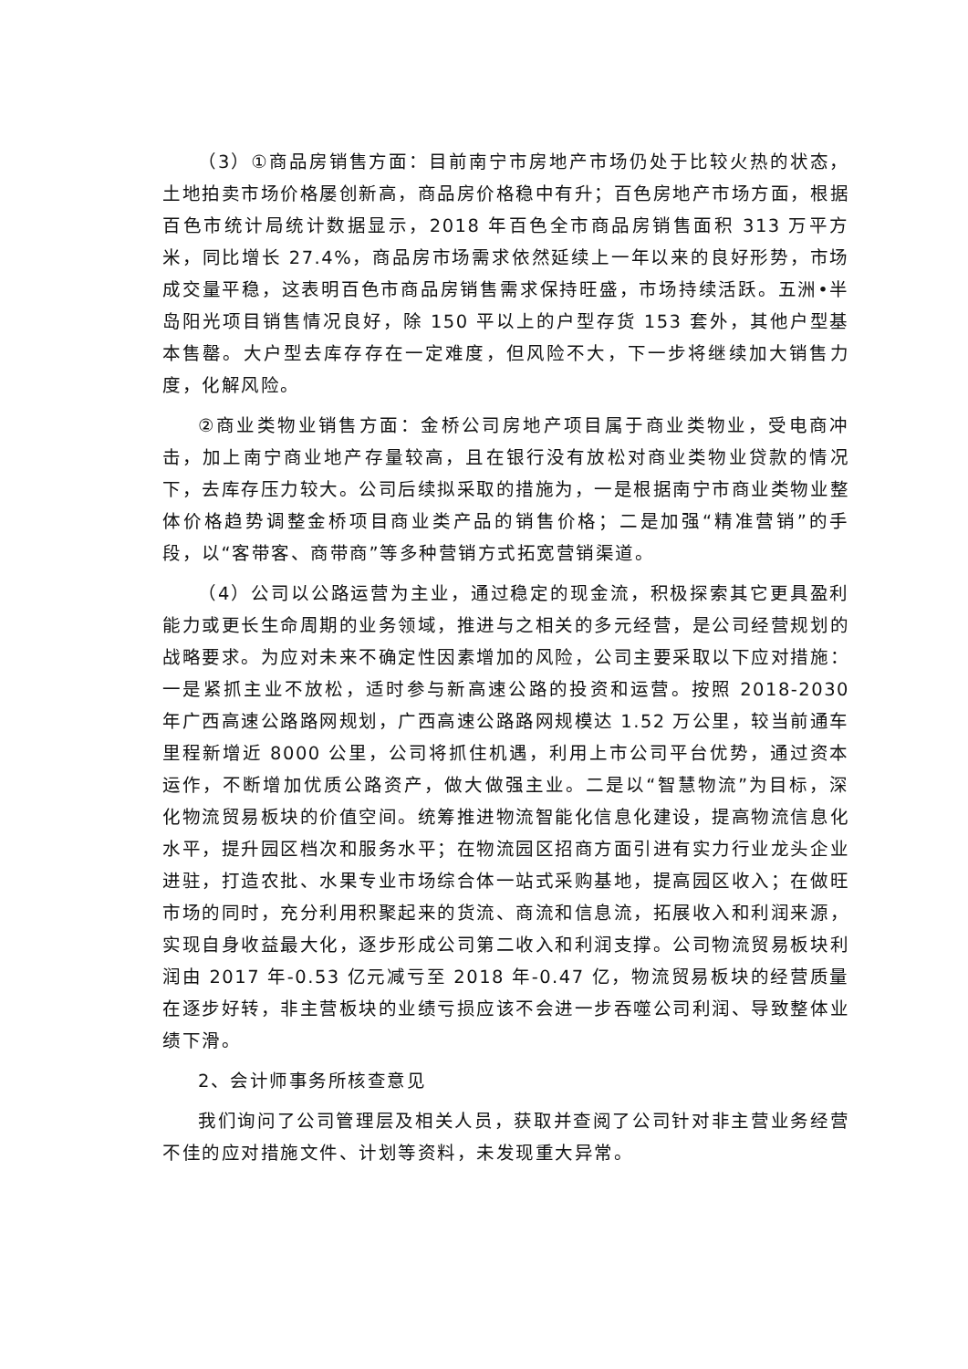（3）①商品房销售方面：目前南宁市房地产市场仍处于比较火热的状态，土地拍卖市场价格屡创新高，商品房价格稳中有升；百色房地产市场方面，根据百色市统计局统计数据显示，2018 年百色全市商品房销售面积 313 万平方米，同比增长 27.4%，商品房市场需求依然延续上一年以来的良好形势，市场成交量平稳，这表明百色市商品房销售需求保持旺盛，市场持续活跃。五洲•半岛阳光项目销售情况良好，除 150 平以上的户型存货 153 套外，其他户型基本售罄。大户型去库存存在一定难度，但风险不大，下一步将继续加大销售力度，化解风险。
②商业类物业销售方面：金桥公司房地产项目属于商业类物业，受电商冲击，加上南宁商业地产存量较高，且在银行没有放松对商业类物业贷款的情况下，去库存压力较大。公司后续拟采取的措施为，一是根据南宁市商业类物业整体价格趋势调整金桥项目商业类产品的销售价格；二是加强“精准营销”的手段，以“客带客、商带商”等多种营销方式拓宽营销渠道。
（4）公司以公路运营为主业，通过稳定的现金流，积极探索其它更具盈利能力或更长生命周期的业务领域，推进与之相关的多元经营，是公司经营规划的战略要求。为应对未来不确定性因素增加的风险，公司主要采取以下应对措施：一是紧抓主业不放松，适时参与新高速公路的投资和运营。按照 2018-2030 年广西高速公路路网规划，广西高速公路路网规模达 1.52 万公里，较当前通车里程新增近 8000 公里，公司将抓住机遇，利用上市公司平台优势，通过资本运作，不断增加优质公路资产，做大做强主业。二是以“智慧物流”为目标，深化物流贸易板块的价值空间。统筹推进物流智能化信息化建设，提高物流信息化水平，提升园区档次和服务水平；在物流园区招商方面引进有实力行业龙头企业进驻，打造农批、水果专业市场综合体一站式采购基地，提高园区收入；在做旺市场的同时，充分利用积聚起来的货流、商流和信息流，拓展收入和利润来源，实现自身收益最大化，逐步形成公司第二收入和利润支撑。公司物流贸易板块利润由 2017 年-0.53 亿元减亏至 2018 年-0.47 亿，物流贸易板块的经营质量在逐步好转，非主营板块的业绩亏损应该不会进一步吞噬公司利润、导致整体业绩下滑。
2、会计师事务所核查意见
我们询问了公司管理层及相关人员，获取并查阅了公司针对非主营业务经营不佳的应对措施文件、计划等资料，未发现重大异常。